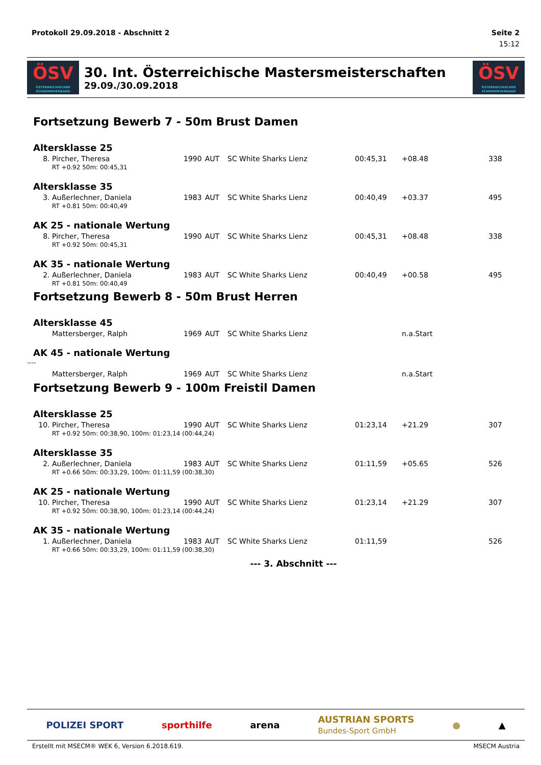Protokoll 29.09.2018 - Abschnitt 2 Seite 2
15:12
ÖSV
ÖSTERREICHISCHER SCHWIMMVERBAND
30. Int. Österreichische Mastersmeisterschaften
29.09./30.09.2018
ÖSV
ÖSTERREICHISCHER SCHWIMMVERBAND
Fortsetzung Bewerb 7 - 50m Brust Damen
Altersklasse 25
| 8. | Pircher, Theresa | 1990 | AUT | SC White Sharks Lienz | 00:45,31 | +08.48 | 338 |
| RT +0.92 50m: 00:45,31 | | | | | | | |
Altersklasse 35
| 3. | Außerlechner, Daniela | 1983 | AUT | SC White Sharks Lienz | 00:40,49 | +03.37 | 495 |
| RT +0.81 50m: 00:40,49 | | | | | | | |
AK 25 - nationale Wertung
| 8. | Pircher, Theresa | 1990 | AUT | SC White Sharks Lienz | 00:45,31 | +08.48 | 338 |
| RT +0.92 50m: 00:45,31 | | | | | | | |
AK 35 - nationale Wertung
| 2. | Außerlechner, Daniela | 1983 | AUT | SC White Sharks Lienz | 00:40,49 | +00.58 | 495 |
| RT +0.81 50m: 00:40,49 | | | | | | | |
Fortsetzung Bewerb 8 - 50m Brust Herren
Altersklasse 45
| | Mattersberger, Ralph | 1969 | AUT | SC White Sharks Lienz | | n.a.Start | |
AK 45 - nationale Wertung
----
| | Mattersberger, Ralph | 1969 | AUT | SC White Sharks Lienz | | n.a.Start | |
Fortsetzung Bewerb 9 - 100m Freistil Damen
Altersklasse 25
| 10. | Pircher, Theresa | 1990 | AUT | SC White Sharks Lienz | 01:23,14 | +21.29 | 307 |
| RT +0.92 50m: 00:38,90, 100m: 01:23,14 (00:44,24) | | | | | | | |
Altersklasse 35
| 2. | Außerlechner, Daniela | 1983 | AUT | SC White Sharks Lienz | 01:11,59 | +05.65 | 526 |
| RT +0.66 50m: 00:33,29, 100m: 01:11,59 (00:38,30) | | | | | | | |
AK 25 - nationale Wertung
| 10. | Pircher, Theresa | 1990 | AUT | SC White Sharks Lienz | 01:23,14 | +21.29 | 307 |
| RT +0.92 50m: 00:38,90, 100m: 01:23,14 (00:44,24) | | | | | | | |
AK 35 - nationale Wertung
| 1. | Außerlechner, Daniela | 1983 | AUT | SC White Sharks Lienz | 01:11,59 | | 526 |
| RT +0.66 50m: 00:33,29, 100m: 01:11,59 (00:38,30) | | | | | | | |
--- 3. Abschnitt ---
POLIZEI SPORT sporthilfe arena AUSTRIAN SPORTS
Bundes-Sport GmbH ● ▲
Erstellt mit MSECM® WEK 6, Version 6.2018.619. MSECM Austria